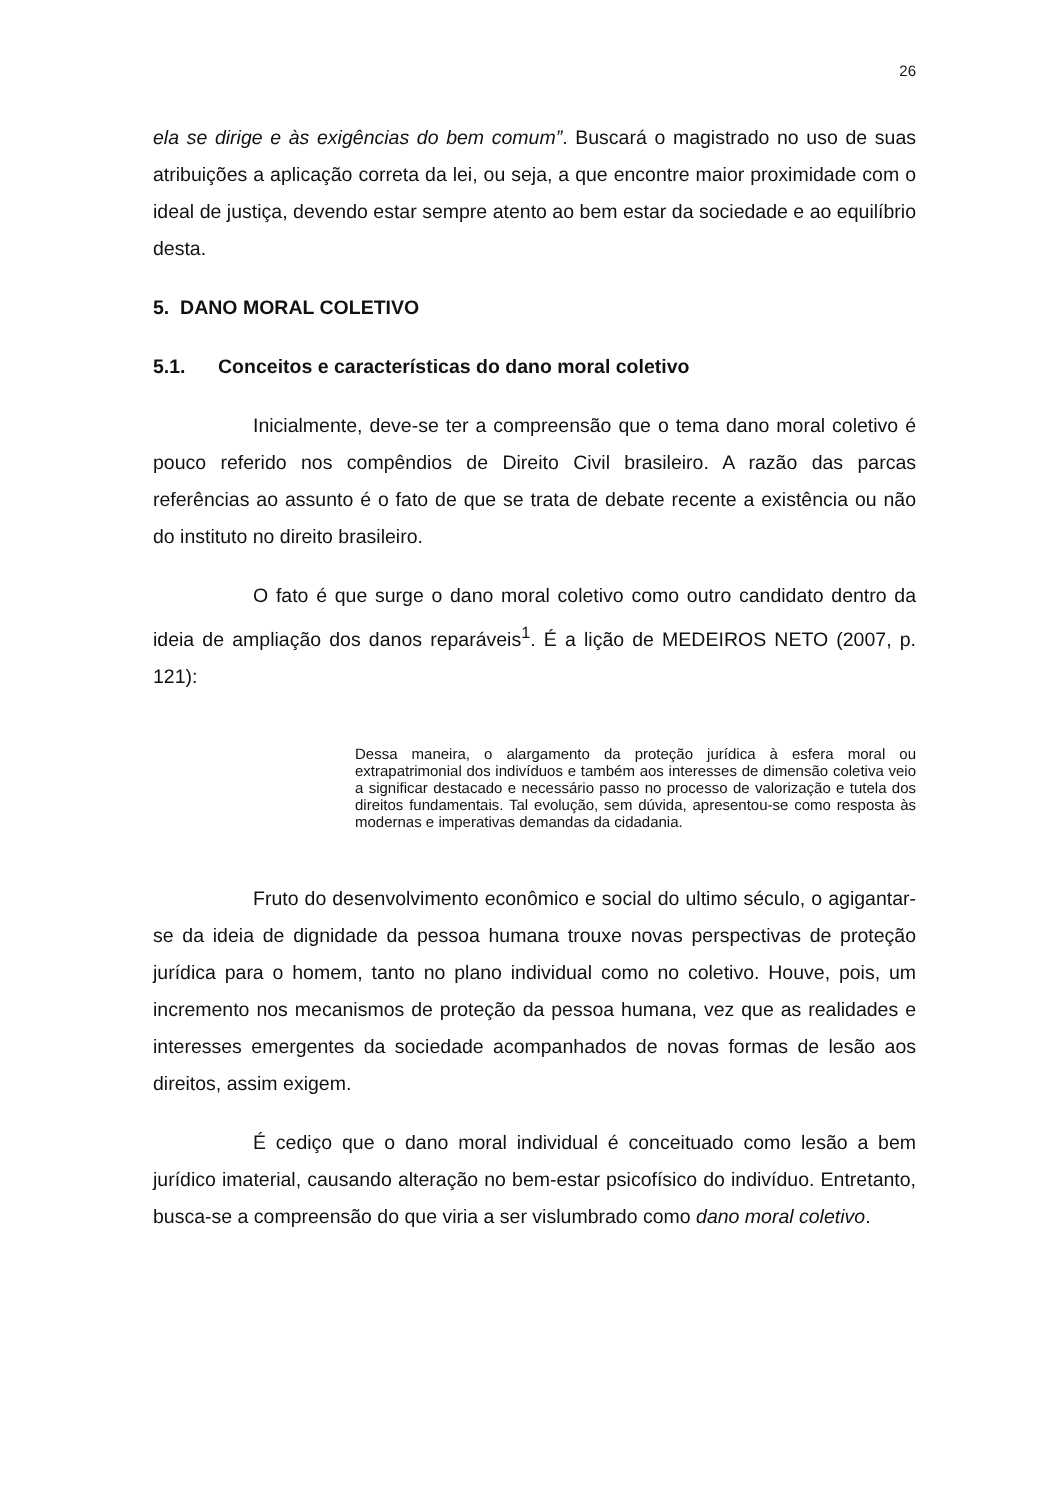26
ela se dirige e às exigências do bem comum”. Buscará o magistrado no uso de suas atribuições a aplicação correta da lei, ou seja, a que encontre maior proximidade com o ideal de justiça, devendo estar sempre atento ao bem estar da sociedade e ao equilíbrio desta.
5. DANO MORAL COLETIVO
5.1. Conceitos e características do dano moral coletivo
Inicialmente, deve-se ter a compreensão que o tema dano moral coletivo é pouco referido nos compêndios de Direito Civil brasileiro. A razão das parcas referências ao assunto é o fato de que se trata de debate recente a existência ou não do instituto no direito brasileiro.
O fato é que surge o dano moral coletivo como outro candidato dentro da ideia de ampliação dos danos reparáveis<sup>1</sup>. É a lição de MEDEIROS NETO (2007, p. 121):
Dessa maneira, o alargamento da proteção jurídica à esfera moral ou extrapatrimonial dos indivíduos e também aos interesses de dimensão coletiva veio a significar destacado e necessário passo no processo de valorização e tutela dos direitos fundamentais. Tal evolução, sem dúvida, apresentou-se como resposta às modernas e imperativas demandas da cidadania.
Fruto do desenvolvimento econômico e social do ultimo século, o agigantar-se da ideia de dignidade da pessoa humana trouxe novas perspectivas de proteção jurídica para o homem, tanto no plano individual como no coletivo. Houve, pois, um incremento nos mecanismos de proteção da pessoa humana, vez que as realidades e interesses emergentes da sociedade acompanhados de novas formas de lesão aos direitos, assim exigem.
É cediço que o dano moral individual é conceituado como lesão a bem jurídico imaterial, causando alteração no bem-estar psicofísico do indivíduo. Entretanto, busca-se a compreensão do que viria a ser vislumbrado como dano moral coletivo.